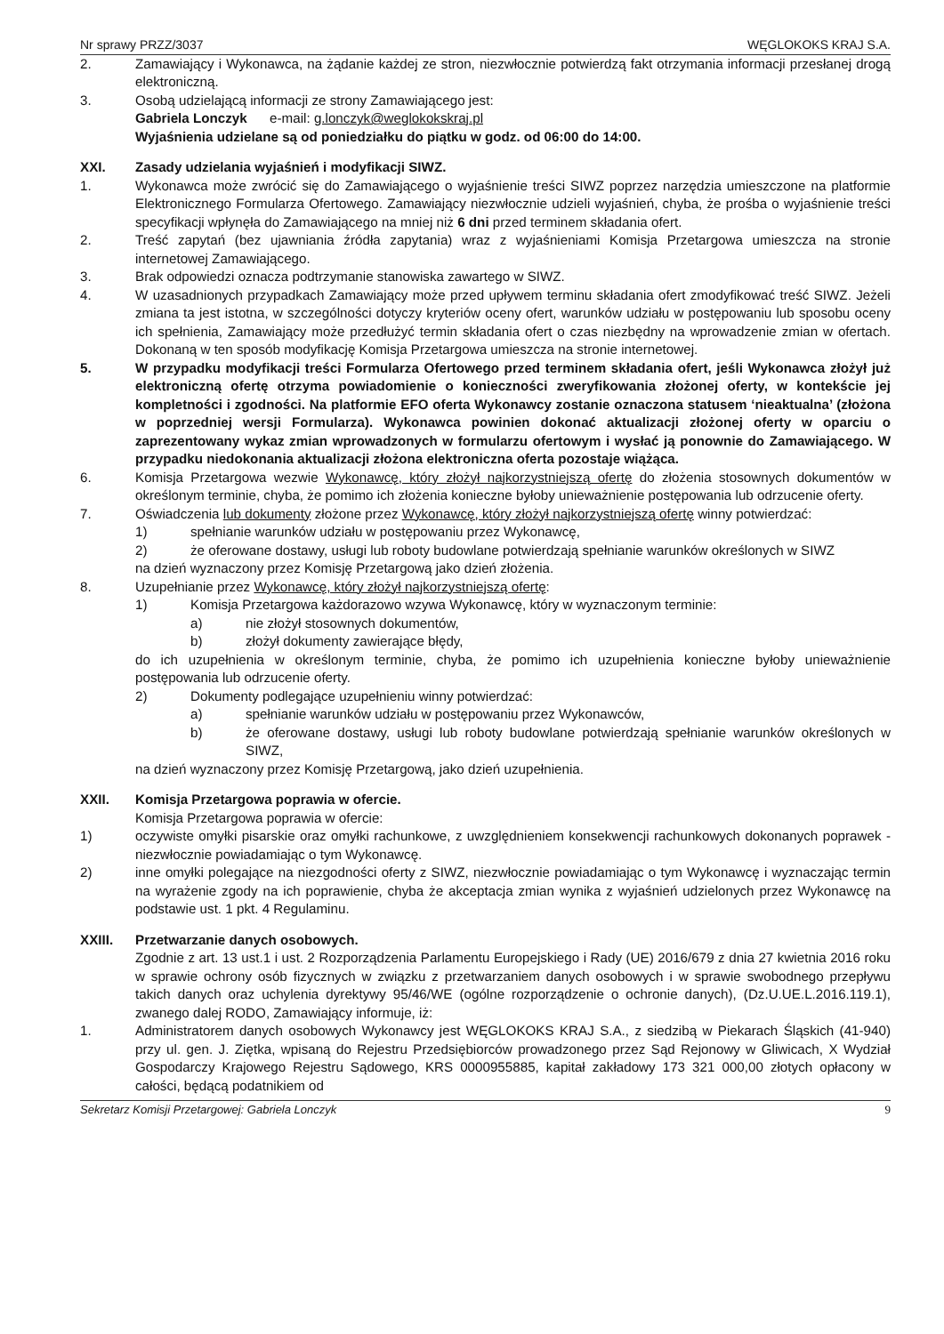Nr sprawy PRZZ/3037 WĘGLOKOKS KRAJ S.A.
2. Zamawiający i Wykonawca, na żądanie każdej ze stron, niezwłocznie potwierdzą fakt otrzymania informacji przesłanej drogą elektroniczną.
3. Osobą udzielającą informacji ze strony Zamawiającego jest:
Gabriela Lonczyk e-mail: g.lonczyk@weglokokskraj.pl
Wyjaśnienia udzielane są od poniedziałku do piątku w godz. od 06:00 do 14:00.
XXI. Zasady udzielania wyjaśnień i modyfikacji SIWZ.
1. Wykonawca może zwrócić się do Zamawiającego o wyjaśnienie treści SIWZ poprzez narzędzia umieszczone na platformie Elektronicznego Formularza Ofertowego. Zamawiający niezwłocznie udzieli wyjaśnień, chyba, że prośba o wyjaśnienie treści specyfikacji wpłynęła do Zamawiającego na mniej niż 6 dni przed terminem składania ofert.
2. Treść zapytań (bez ujawniania źródła zapytania) wraz z wyjaśnieniami Komisja Przetargowa umieszcza na stronie internetowej Zamawiającego.
3. Brak odpowiedzi oznacza podtrzymanie stanowiska zawartego w SIWZ.
4. W uzasadnionych przypadkach Zamawiający może przed upływem terminu składania ofert zmodyfikować treść SIWZ. Jeżeli zmiana ta jest istotna, w szczególności dotyczy kryteriów oceny ofert, warunków udziału w postępowaniu lub sposobu oceny ich spełnienia, Zamawiający może przedłużyć termin składania ofert o czas niezbędny na wprowadzenie zmian w ofertach. Dokonaną w ten sposób modyfikację Komisja Przetargowa umieszcza na stronie internetowej.
5. W przypadku modyfikacji treści Formularza Ofertowego przed terminem składania ofert, jeśli Wykonawca złożył już elektroniczną ofertę otrzyma powiadomienie o konieczności zweryfikowania złożonej oferty, w kontekście jej kompletności i zgodności. Na platformie EFO oferta Wykonawcy zostanie oznaczona statusem ‘nieaktualna’ (złożona w poprzedniej wersji Formularza). Wykonawca powinien dokonać aktualizacji złożonej oferty w oparciu o zaprezentowany wykaz zmian wprowadzonych w formularzu ofertowym i wysłać ją ponownie do Zamawiającego. W przypadku niedokonania aktualizacji złożona elektroniczna oferta pozostaje wiążąca.
6. Komisja Przetargowa wezwie Wykonawcę, który złożył najkorzystniejszą ofertę do złożenia stosownych dokumentów w określonym terminie, chyba, że pomimo ich złożenia konieczne byłoby unieważnienie postępowania lub odrzucenie oferty.
7. Oświadczenia lub dokumenty złożone przez Wykonawcę, który złożył najkorzystniejszą ofertę winny potwierdzać:
1) spełnianie warunków udziału w postępowaniu przez Wykonawcę,
2) że oferowane dostawy, usługi lub roboty budowlane potwierdzają spełnianie warunków określonych w SIWZ
na dzień wyznaczony przez Komisję Przetargową jako dzień złożenia.
8. Uzupełnianie przez Wykonawcę, który złożył najkorzystniejszą ofertę:
1) Komisja Przetargowa każdorazowo wzywa Wykonawcę, który w wyznaczonym terminie:
a) nie złożył stosownych dokumentów,
b) złożył dokumenty zawierające błędy,
do ich uzupełnienia w określonym terminie, chyba, że pomimo ich uzupełnienia konieczne byłoby unieważnienie postępowania lub odrzucenie oferty.
2) Dokumenty podlegające uzupełnieniu winny potwierdzać:
a) spełnianie warunków udziału w postępowaniu przez Wykonawców,
b) że oferowane dostawy, usługi lub roboty budowlane potwierdzają spełnianie warunków określonych w SIWZ,
na dzień wyznaczony przez Komisję Przetargową, jako dzień uzupełnienia.
XXII. Komisja Przetargowa poprawia w ofercie.
Komisja Przetargowa poprawia w ofercie:
1) oczywiste omyłki pisarskie oraz omyłki rachunkowe, z uwzględnieniem konsekwencji rachunkowych dokonanych poprawek - niezwłocznie powiadamiając o tym Wykonawcę.
2) inne omyłki polegające na niezgodności oferty z SIWZ, niezwłocznie powiadamiając o tym Wykonawcę i wyznaczając termin na wyrażenie zgody na ich poprawienie, chyba że akceptacja zmian wynika z wyjaśnień udzielonych przez Wykonawcę na podstawie ust. 1 pkt. 4 Regulaminu.
XXIII. Przetwarzanie danych osobowych.
Zgodnie z art. 13 ust.1 i ust. 2 Rozporządzenia Parlamentu Europejskiego i Rady (UE) 2016/679 z dnia 27 kwietnia 2016 roku w sprawie ochrony osób fizycznych w związku z przetwarzaniem danych osobowych i w sprawie swobodnego przepływu takich danych oraz uchylenia dyrektywy 95/46/WE (ogólne rozporządzenie o ochronie danych), (Dz.U.UE.L.2016.119.1), zwanego dalej RODO, Zamawiający informuje, iż:
1. Administratorem danych osobowych Wykonawcy jest WĘGLOKOKS KRAJ S.A., z siedzibą w Piekarach Śląskich (41-940) przy ul. gen. J. Ziętka, wpisaną do Rejestru Przedsiębiorców prowadzonego przez Sąd Rejonowy w Gliwicach, X Wydział Gospodarczy Krajowego Rejestru Sądowego, KRS 0000955885, kapitał zakładowy 173 321 000,00 złotych opłacony w całości, będącą podatnikiem od
Sekretarz Komisji Przetargowej: Gabriela Lonczyk 9